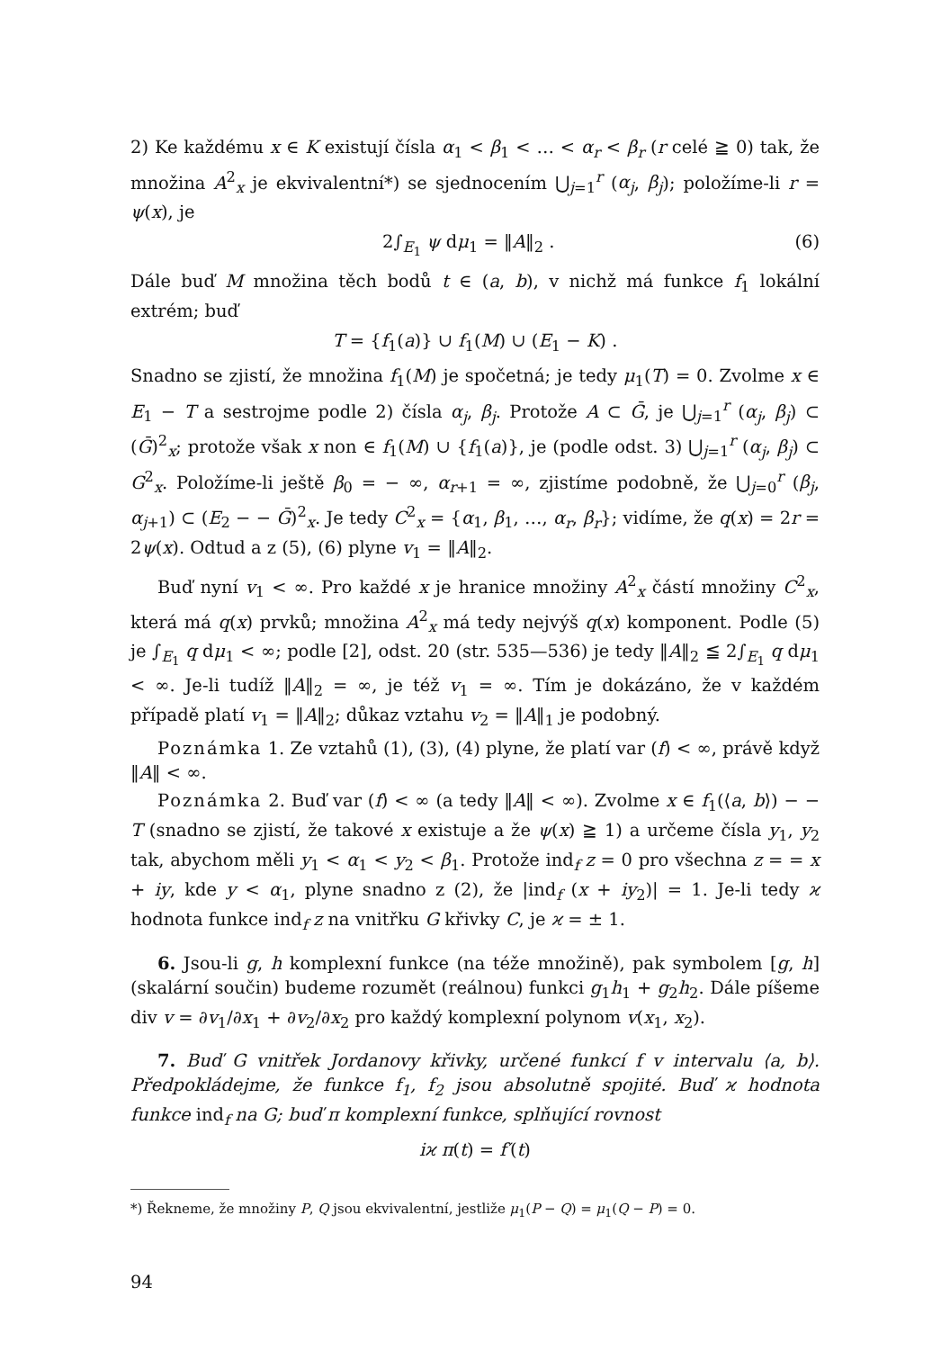2) Ke každému x ∈ K existují čísla α<sub>1</sub> < β<sub>1</sub> < … < α<sub>r</sub> < β<sub>r</sub> (r celé ≧ 0) tak, že množina A<sup>2</sup><sub>x</sub> je ekvivalentní*) se sjednocením ⋃<sub>j=1</sub><sup>r</sup> (α<sub>j</sub>, β<sub>j</sub>); položíme-li r = ψ(x), je
2∫<sub>E<sub>1</sub></sub> ψ dμ<sub>1</sub> = ‖A‖<sub>2</sub> . (6)
Dále buď M množina těch bodů t ∈ (a, b), v nichž má funkce f<sub>1</sub> lokální extrém; buď
T = {f<sub>1</sub>(a)} ∪ f<sub>1</sub>(M) ∪ (E<sub>1</sub> − K) .
Snadno se zjistí, že množina f<sub>1</sub>(M) je spočetná; je tedy μ<sub>1</sub>(T) = 0. Zvolme x ∈ E<sub>1</sub> − T a sestrojme podle 2) čísla α<sub>j</sub>, β<sub>j</sub>. Protože A ⊂ Ḡ, je ⋃<sub>j=1</sub><sup>r</sup> (α<sub>j</sub>, β<sub>j</sub>) ⊂ (Ḡ)<sup>2</sup><sub>x</sub>; protože však x non ∈ f<sub>1</sub>(M) ∪ {f<sub>1</sub>(a)}, je (podle odst. 3) ⋃<sub>j=1</sub><sup>r</sup> (α<sub>j</sub>, β<sub>j</sub>) ⊂ G<sup>2</sup><sub>x</sub>. Položíme-li ještě β<sub>0</sub> = − ∞, α<sub>r+1</sub> = ∞, zjistíme podobně, že ⋃<sub>j=0</sub><sup>r</sup> (β<sub>j</sub>, α<sub>j+1</sub>) ⊂ (E<sub>2</sub> − − Ḡ)<sup>2</sup><sub>x</sub>. Je tedy C<sup>2</sup><sub>x</sub> = {α<sub>1</sub>, β<sub>1</sub>, …, α<sub>r</sub>, β<sub>r</sub>}; vidíme, že q(x) = 2r = 2ψ(x). Odtud a z (5), (6) plyne v<sub>1</sub> = ‖A‖<sub>2</sub>.
Buď nyní v<sub>1</sub> < ∞. Pro každé x je hranice množiny A<sup>2</sup><sub>x</sub> částí množiny C<sup>2</sup><sub>x</sub>, která má q(x) prvků; množina A<sup>2</sup><sub>x</sub> má tedy nejvýš q(x) komponent. Podle (5) je ∫<sub>E<sub>1</sub></sub> q dμ<sub>1</sub> < ∞; podle [2], odst. 20 (str. 535—536) je tedy ‖A‖<sub>2</sub> ≦ 2∫<sub>E<sub>1</sub></sub> q dμ<sub>1</sub> < ∞. Je-li tudíž ‖A‖<sub>2</sub> = ∞, je též v<sub>1</sub> = ∞. Tím je dokázáno, že v každém případě platí v<sub>1</sub> = ‖A‖<sub>2</sub>; důkaz vztahu v<sub>2</sub> = ‖A‖<sub>1</sub> je podobný.
Poznámka 1. Ze vztahů (1), (3), (4) plyne, že platí var (f) < ∞, právě když ‖A‖ < ∞.
Poznámka 2. Buď var (f) < ∞ (a tedy ‖A‖ < ∞). Zvolme x ∈ f<sub>1</sub>(⟨a, b⟩) − − T (snadno se zjistí, že takové x existuje a že ψ(x) ≧ 1) a určeme čísla y<sub>1</sub>, y<sub>2</sub> tak, abychom měli y<sub>1</sub> < α<sub>1</sub> < y<sub>2</sub> < β<sub>1</sub>. Protože ind<sub>f</sub> z = 0 pro všechna z = = x + iy, kde y < α<sub>1</sub>, plyne snadno z (2), že |ind<sub>f</sub> (x + iy<sub>2</sub>)| = 1. Je-li tedy ϰ hodnota funkce ind<sub>f</sub> z na vnitřku G křivky C, je ϰ = ± 1.
6. Jsou-li g, h komplexní funkce (na téže množině), pak symbolem [g, h] (skalární součin) budeme rozumět (reálnou) funkci g<sub>1</sub>h<sub>1</sub> + g<sub>2</sub>h<sub>2</sub>. Dále píšeme div v = ∂v<sub>1</sub>/∂x<sub>1</sub> + ∂v<sub>2</sub>/∂x<sub>2</sub> pro každý komplexní polynom v(x<sub>1</sub>, x<sub>2</sub>).
7. Buď G vnitřek Jordanovy křivky, určené funkcí f v intervalu ⟨a, b⟩. Předpokládejme, že funkce f<sub>1</sub>, f<sub>2</sub> jsou absolutně spojité. Buď ϰ hodnota funkce ind<sub>f</sub> na G; buď π komplexní funkce, splňující rovnost
iϰ π(t) = f′(t)
*) Řekneme, že množiny P, Q jsou ekvivalentní, jestliže μ<sub>1</sub>(P − Q) = μ<sub>1</sub>(Q − P) = 0.
94